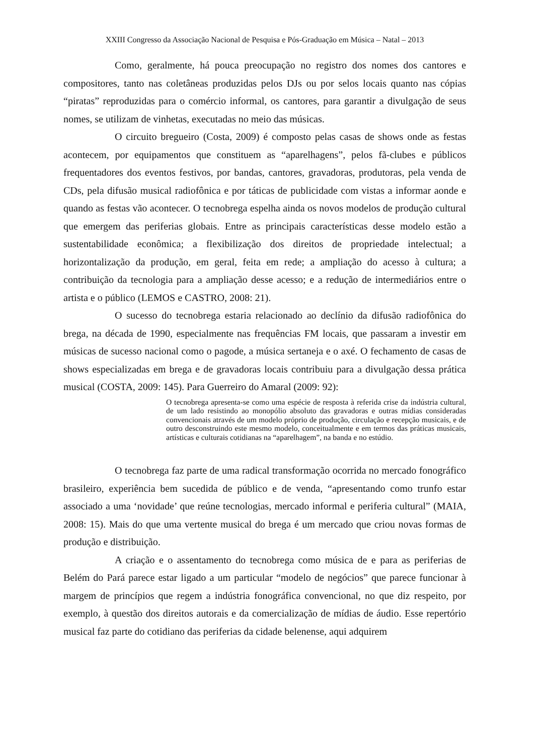XXIII Congresso da Associação Nacional de Pesquisa e Pós-Graduação em Música – Natal – 2013
Como, geralmente, há pouca preocupação no registro dos nomes dos cantores e compositores, tanto nas coletâneas produzidas pelos DJs ou por selos locais quanto nas cópias “piratas” reproduzidas para o comércio informal, os cantores, para garantir a divulgação de seus nomes, se utilizam de vinhetas, executadas no meio das músicas.
O circuito bregueiro (Costa, 2009) é composto pelas casas de shows onde as festas acontecem, por equipamentos que constituem as “aparelhagens”, pelos fã-clubes e públicos frequentadores dos eventos festivos, por bandas, cantores, gravadoras, produtoras, pela venda de CDs, pela difusão musical radiofônica e por táticas de publicidade com vistas a informar aonde e quando as festas vão acontecer. O tecnobrega espelha ainda os novos modelos de produção cultural que emergem das periferias globais. Entre as principais características desse modelo estão a sustentabilidade econômica; a flexibilização dos direitos de propriedade intelectual; a horizontalização da produção, em geral, feita em rede; a ampliação do acesso à cultura; a contribuição da tecnologia para a ampliação desse acesso; e a redução de intermediários entre o artista e o público (LEMOS e CASTRO, 2008: 21).
O sucesso do tecnobrega estaria relacionado ao declínio da difusão radiofônica do brega, na década de 1990, especialmente nas frequências FM locais, que passaram a investir em músicas de sucesso nacional como o pagode, a música sertaneja e o axé. O fechamento de casas de shows especializadas em brega e de gravadoras locais contribuiu para a divulgação dessa prática musical (COSTA, 2009: 145). Para Guerreiro do Amaral (2009: 92):
O tecnobrega apresenta-se como uma espécie de resposta à referida crise da indústria cultural, de um lado resistindo ao monopólio absoluto das gravadoras e outras mídias consideradas convencionais através de um modelo próprio de produção, circulação e recepção musicais, e de outro desconstruindo este mesmo modelo, conceitualmente e em termos das práticas musicais, artísticas e culturais cotidianas na “aparelhagem”, na banda e no estúdio.
O tecnobrega faz parte de uma radical transformação ocorrida no mercado fonográfico brasileiro, experiência bem sucedida de público e de venda, “apresentando como trunfo estar associado a uma ‘novidade’ que reúne tecnologias, mercado informal e periferia cultural” (MAIA, 2008: 15). Mais do que uma vertente musical do brega é um mercado que criou novas formas de produção e distribuição.
A criação e o assentamento do tecnobrega como música de e para as periferias de Belém do Pará parece estar ligado a um particular “modelo de negócios” que parece funcionar à margem de princípios que regem a indústria fonográfica convencional, no que diz respeito, por exemplo, à questão dos direitos autorais e da comercialização de mídias de áudio. Esse repertório musical faz parte do cotidiano das periferias da cidade belenense, aqui adquirem